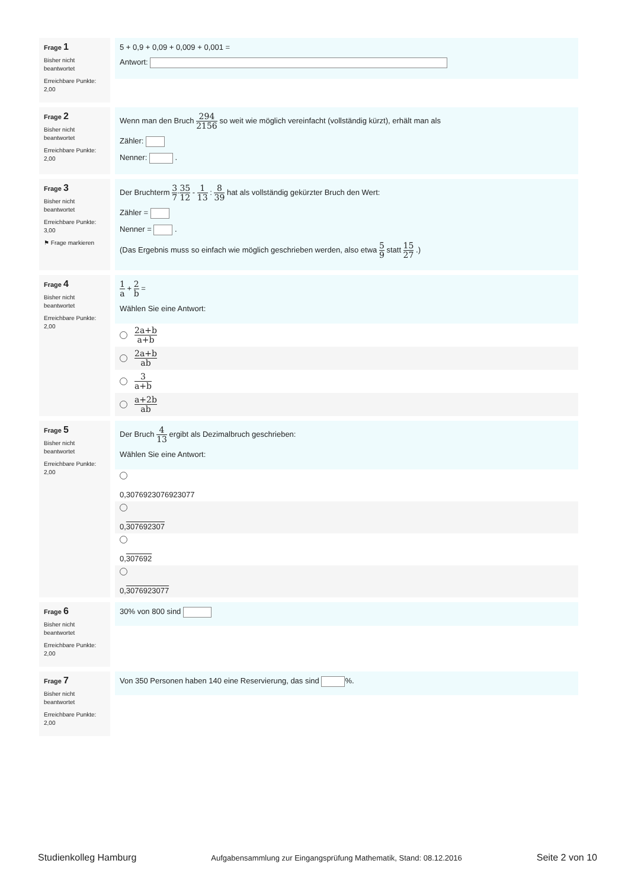Frage 1
Bisher nicht beantwortet
Erreichbare Punkte: 2,00
5 + 0,9 + 0,09 + 0,009 + 0,001 =
Antwort:
Frage 2
Bisher nicht beantwortet
Erreichbare Punkte: 2,00
Wenn man den Bruch 294 2156 so weit wie möglich vereinfacht (vollständig kürzt), erhält man als
Zähler:
Nenner: .
Frage 3
Bisher nicht beantwortet
Erreichbare Punkte: 3,00
⚑ Frage markieren
Der Bruchterm 3 7·35 12 - 1 13 : 8 39 hat als vollständig gekürzter Bruch den Wert:
Zähler =
Nenner = .
(Das Ergebnis muss so einfach wie möglich geschrieben werden, also etwa 5 9 statt 15 27 .)
Frage 4
Bisher nicht beantwortet
Erreichbare Punkte: 2,00
1 a + 2 b =
Wählen Sie eine Antwort:
2a+b a+b
2a+b ab
3 a+b
a+2b ab
Frage 5
Bisher nicht beantwortet
Erreichbare Punkte: 2,00
Der Bruch 4 13 ergibt als Dezimalbruch geschrieben:
Wählen Sie eine Antwort:
0,3076923076923077
0,307692307
0,307692
0,3076923077
Frage 6
Bisher nicht beantwortet
Erreichbare Punkte: 2,00
30% von 800 sind
Frage 7
Bisher nicht beantwortet
Erreichbare Punkte: 2,00
Von 350 Personen haben 140 eine Reservierung, das sind %.
Studienkolleg Hamburg Aufgabensammlung zur Eingangsprüfung Mathematik, Stand: 08.12.2016 Seite 2 von 10